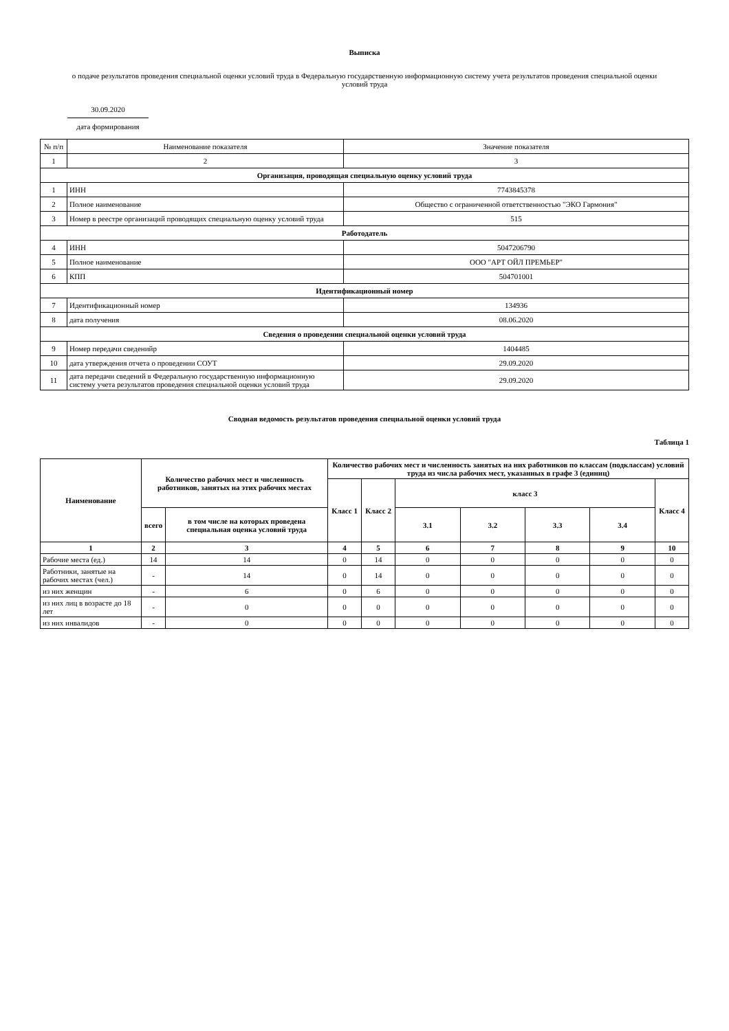Выписка
о подаче результатов проведения специальной оценки условий труда в Федеральную государственную информационную систему учета результатов проведения специальной оценки условий труда
30.09.2020
дата формирования
| № п/п | Наименование показателя | Значение показателя |
| 1 | 2 | 3 |
| Организация, проводящая специальную оценку условий труда | | |
| 1 | ИНН | 7743845378 |
| 2 | Полное наименование | Общество с ограниченной ответственностью "ЭКО Гармония" |
| 3 | Номер в реестре организаций проводящих специальную оценку условий труда | 515 |
| Работодатель | | |
| 4 | ИНН | 5047206790 |
| 5 | Полное наименование | ООО "АРТ ОЙЛ ПРЕМЬЕР" |
| 6 | КПП | 504701001 |
| Идентификационный номер | | |
| 7 | Идентификационный номер | 134936 |
| 8 | дата получения | 08.06.2020 |
| Сведения о проведении специальной оценки условий труда | | |
| 9 | Номер передачи сведенийр | 1404485 |
| 10 | дата утверждения отчета о проведении СОУТ | 29.09.2020 |
| 11 | дата передачи сведений в Федеральную государственную информационную систему учета результатов проведения специальной оценки условий труда | 29.09.2020 |
Сводная ведомость результатов проведения специальной оценки условий труда
Таблица 1
| Наименование | Количество рабочих мест и численность работников, занятых на этих рабочих местах | | Количество рабочих мест и численность занятых на них работников по классам (подклассам) условий труда из числа рабочих мест, указанных в графе 3 (единиц) | | | | | | |
| --- | --- | --- | --- | --- | --- | --- | --- | --- | --- |
| | | | Класс 1 | Класс 2 | класс 3 | | | | Класс 4 |
| | всего | в том числе на которых проведена специальная оценка условий труда | | | 3.1 | 3.2 | 3.3 | 3.4 | |
| 1 | 2 | 3 | 4 | 5 | 6 | 7 | 8 | 9 | 10 |
| Рабочие места (ед.) | 14 | 14 | 0 | 14 | 0 | 0 | 0 | 0 | 0 |
| Работники, занятые на рабочих местах (чел.) | - | 14 | 0 | 14 | 0 | 0 | 0 | 0 | 0 |
| из них женщин | - | 6 | 0 | 6 | 0 | 0 | 0 | 0 | 0 |
| из них лиц в возрасте до 18 лет | - | 0 | 0 | 0 | 0 | 0 | 0 | 0 | 0 |
| из них инвалидов | - | 0 | 0 | 0 | 0 | 0 | 0 | 0 | 0 |